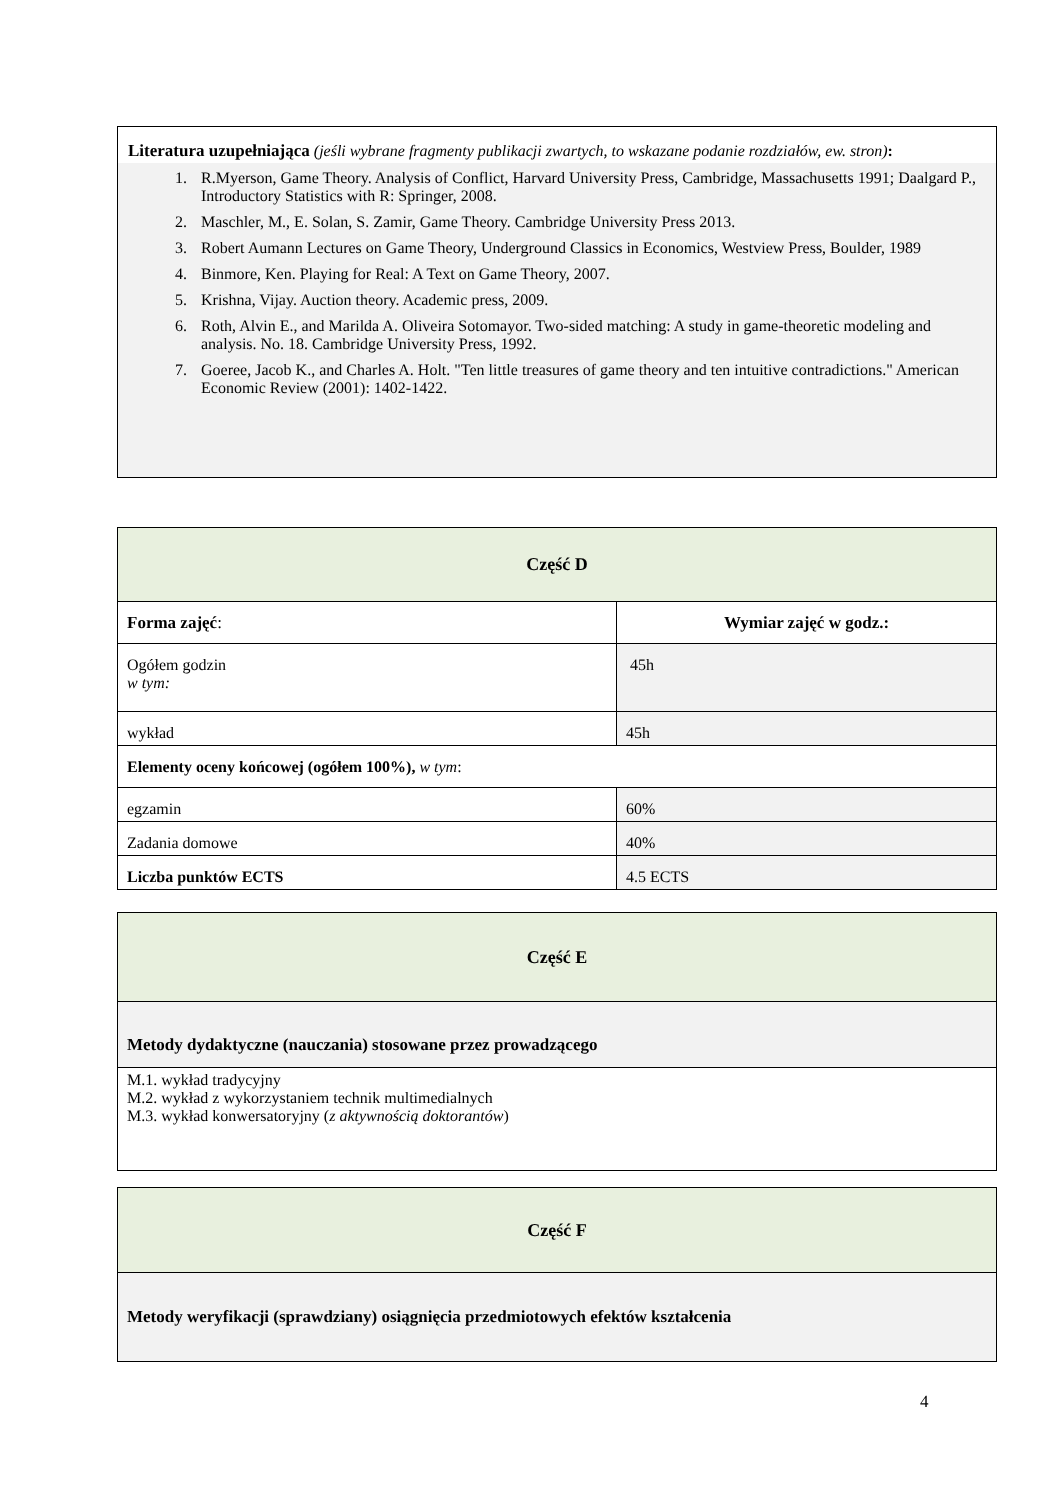Literatura uzupełniająca (jeśli wybrane fragmenty publikacji zwartych, to wskazane podanie rozdziałów, ew. stron):
1. R.Myerson, Game Theory. Analysis of Conflict, Harvard University Press, Cambridge, Massachusetts 1991; Daalgard P., Introductory Statistics with R: Springer, 2008.
2. Maschler, M., E. Solan, S. Zamir, Game Theory. Cambridge University Press 2013.
3. Robert Aumann Lectures on Game Theory, Underground Classics in Economics, Westview Press, Boulder, 1989
4. Binmore, Ken. Playing for Real: A Text on Game Theory, 2007.
5. Krishna, Vijay. Auction theory. Academic press, 2009.
6. Roth, Alvin E., and Marilda A. Oliveira Sotomayor. Two-sided matching: A study in game-theoretic modeling and analysis. No. 18. Cambridge University Press, 1992.
7. Goeree, Jacob K., and Charles A. Holt. "Ten little treasures of game theory and ten intuitive contradictions." American Economic Review (2001): 1402-1422.
| Część D | |
| Forma zajęć : | Wymiar zajęć w godz.: |
| Ogółem godzin w tym: | 45h |
| wykład | 45h |
| Elementy oceny końcowej (ogółem 100%), w tym : | |
| egzamin | 60% |
| Zadania domowe | 40% |
| Liczba punktów ECTS | 4.5 ECTS |
| Część E |
| Metody dydaktyczne (nauczania) stosowane przez prowadzącego |
| M.1. wykład tradycyjny M.2. wykład z wykorzystaniem technik multimedialnych M.3. wykład konwersatoryjny ( z aktywnością doktorantów ) |
| Część F |
| Metody weryfikacji (sprawdziany) osiągnięcia przedmiotowych efektów kształcenia |
4